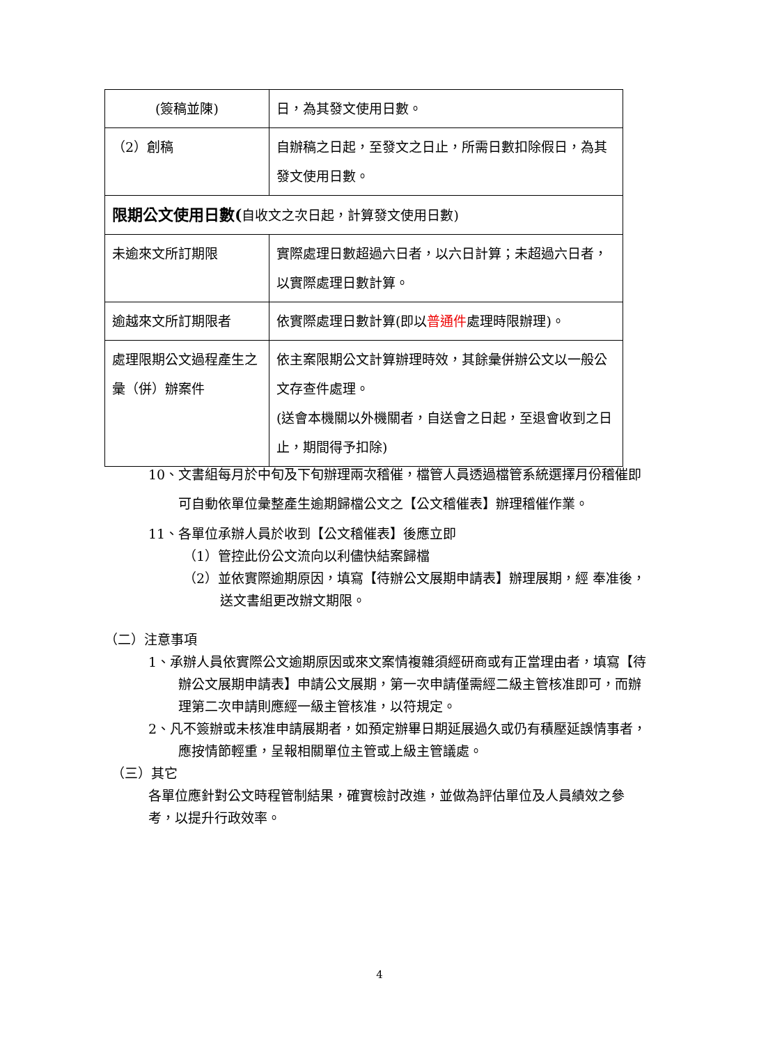| (簽稿並陳) | 日，為其發文使用日數。 |
| （2）創稿 | 自辦稿之日起，至發文之日止，所需日數扣除假日，為其發文使用日數。 |
| 限期公文使用日數( 自收文之次日起，計算發文使用日數) | |
| 未逾來文所訂期限 | 實際處理日數超過六日者，以六日計算；未超過六日者，以實際處理日數計算。 |
| 逾越來文所訂期限者 | 依實際處理日數計算(即以 普通件 處理時限辦理)。 |
| 處理限期公文過程產生之彙（併）辦案件 | 依主案限期公文計算辦理時效，其餘彙併辦公文以一般公文存查件處理。 (送會本機關以外機關者，自送會之日起，至退會收到之日止，期間得予扣除) |
10、文書組每月於中旬及下旬辦理兩次稽催，檔管人員透過檔管系統選擇月份稽催即可自動依單位彙整產生逾期歸檔公文之【公文稽催表】辦理稽催作業。
11、各單位承辦人員於收到【公文稽催表】後應立即
（1）管控此份公文流向以利儘快結案歸檔
（2）並依實際逾期原因，填寫【待辦公文展期申請表】辦理展期，經 奉准後，送文書組更改辦文期限。
（二）注意事項
1、承辦人員依實際公文逾期原因或來文案情複雜須經研商或有正當理由者，填寫【待辦公文展期申請表】申請公文展期，第一次申請僅需經二級主管核准即可，而辦理第二次申請則應經一級主管核准，以符規定。
2、凡不簽辦或未核准申請展期者，如預定辦畢日期延展過久或仍有積壓延誤情事者，應按情節輕重，呈報相關單位主管或上級主管議處。
（三）其它
各單位應針對公文時程管制結果，確實檢討改進，並做為評估單位及人員績效之參考，以提升行政效率。
4